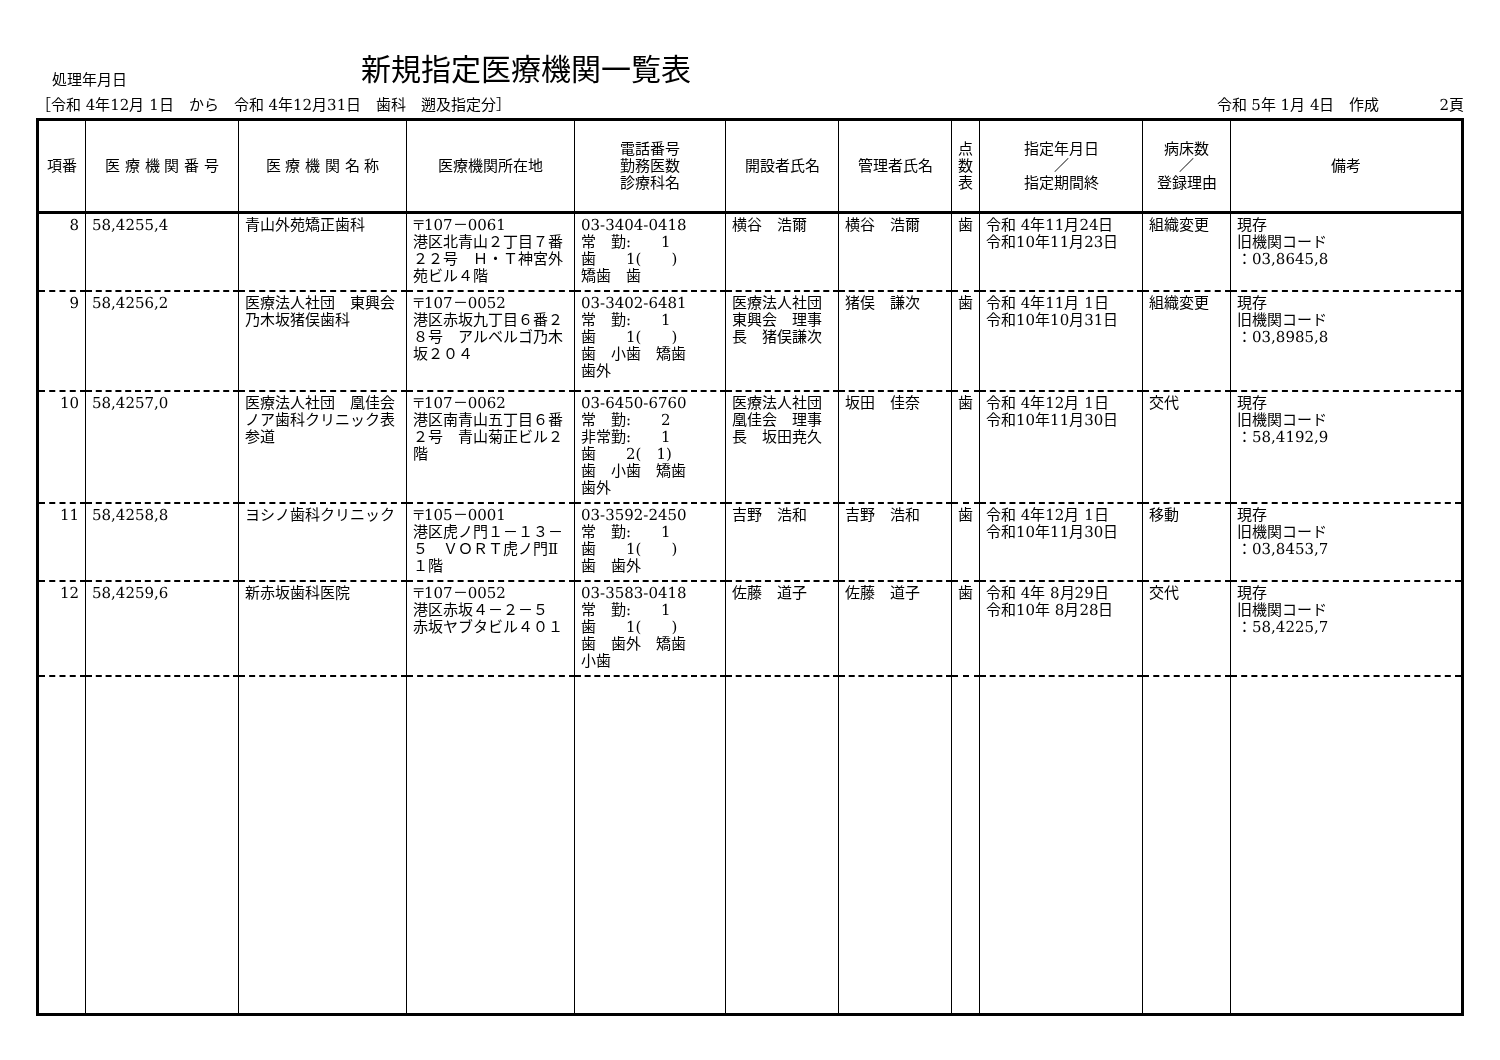処理年月日
新規指定医療機関一覧表
［令和 4年12月 1日　から　令和 4年12月31日　歯科　遡及指定分］
令和 5年 1月 4日　作成　　　　2頁
| 項番 | 医 療 機 関 番 号 | 医 療 機 関 名 称 | 医療機関所在地 | 電話番号 勤務医数 診療科名 | 開設者氏名 | 管理者氏名 | 点 数 表 | 指定年月日 ／ 指定期間終 | 病床数 ／ 登録理由 | 備考 |
| --- | --- | --- | --- | --- | --- | --- | --- | --- | --- | --- |
| 8 | 58,4255,4 | 青山外苑矯正歯科 | 〒107－0061 港区北青山２丁目７番２２号 Ｈ・Ｔ神宮外苑ビル４階 | 03-3404-0418 常 勤: 1 歯 1( ) 矯歯 歯 | 横谷 浩爾 | 横谷 浩爾 | 歯 | 令和 4年11月24日 令和10年11月23日 | 組織変更 | 現存 旧機関コード ：03,8645,8 |
| 9 | 58,4256,2 | 医療法人社団 東興会 乃木坂猪俣歯科 | 〒107－0052 港区赤坂九丁目６番２８号 アルベルゴ乃木坂２０４ | 03-3402-6481 常 勤: 1 歯 1( ) 歯 小歯 矯歯 歯外 | 医療法人社団 東興会 理事長 猪俣謙次 | 猪俣 謙次 | 歯 | 令和 4年11月 1日 令和10年10月31日 | 組織変更 | 現存 旧機関コード ：03,8985,8 |
| 10 | 58,4257,0 | 医療法人社団 凰佳会 ノア歯科クリニック表参道 | 〒107－0062 港区南青山五丁目６番２号 青山菊正ビル２階 | 03-6450-6760 常 勤: 2 非常勤: 1 歯 2( 1) 歯 小歯 矯歯 歯外 | 医療法人社団 凰佳会 理事長 坂田尭久 | 坂田 佳奈 | 歯 | 令和 4年12月 1日 令和10年11月30日 | 交代 | 現存 旧機関コード ：58,4192,9 |
| 11 | 58,4258,8 | ヨシノ歯科クリニック | 〒105－0001 港区虎ノ門１－１３－５ ＶＯＲＴ虎ノ門Ⅱ １階 | 03-3592-2450 常 勤: 1 歯 1( ) 歯 歯外 | 吉野 浩和 | 吉野 浩和 | 歯 | 令和 4年12月 1日 令和10年11月30日 | 移動 | 現存 旧機関コード ：03,8453,7 |
| 12 | 58,4259,6 | 新赤坂歯科医院 | 〒107－0052 港区赤坂４－２－５ 赤坂ヤブタビル４０１ | 03-3583-0418 常 勤: 1 歯 1( ) 歯 歯外 矯歯 小歯 | 佐藤 道子 | 佐藤 道子 | 歯 | 令和 4年 8月29日 令和10年 8月28日 | 交代 | 現存 旧機関コード ：58,4225,7 |